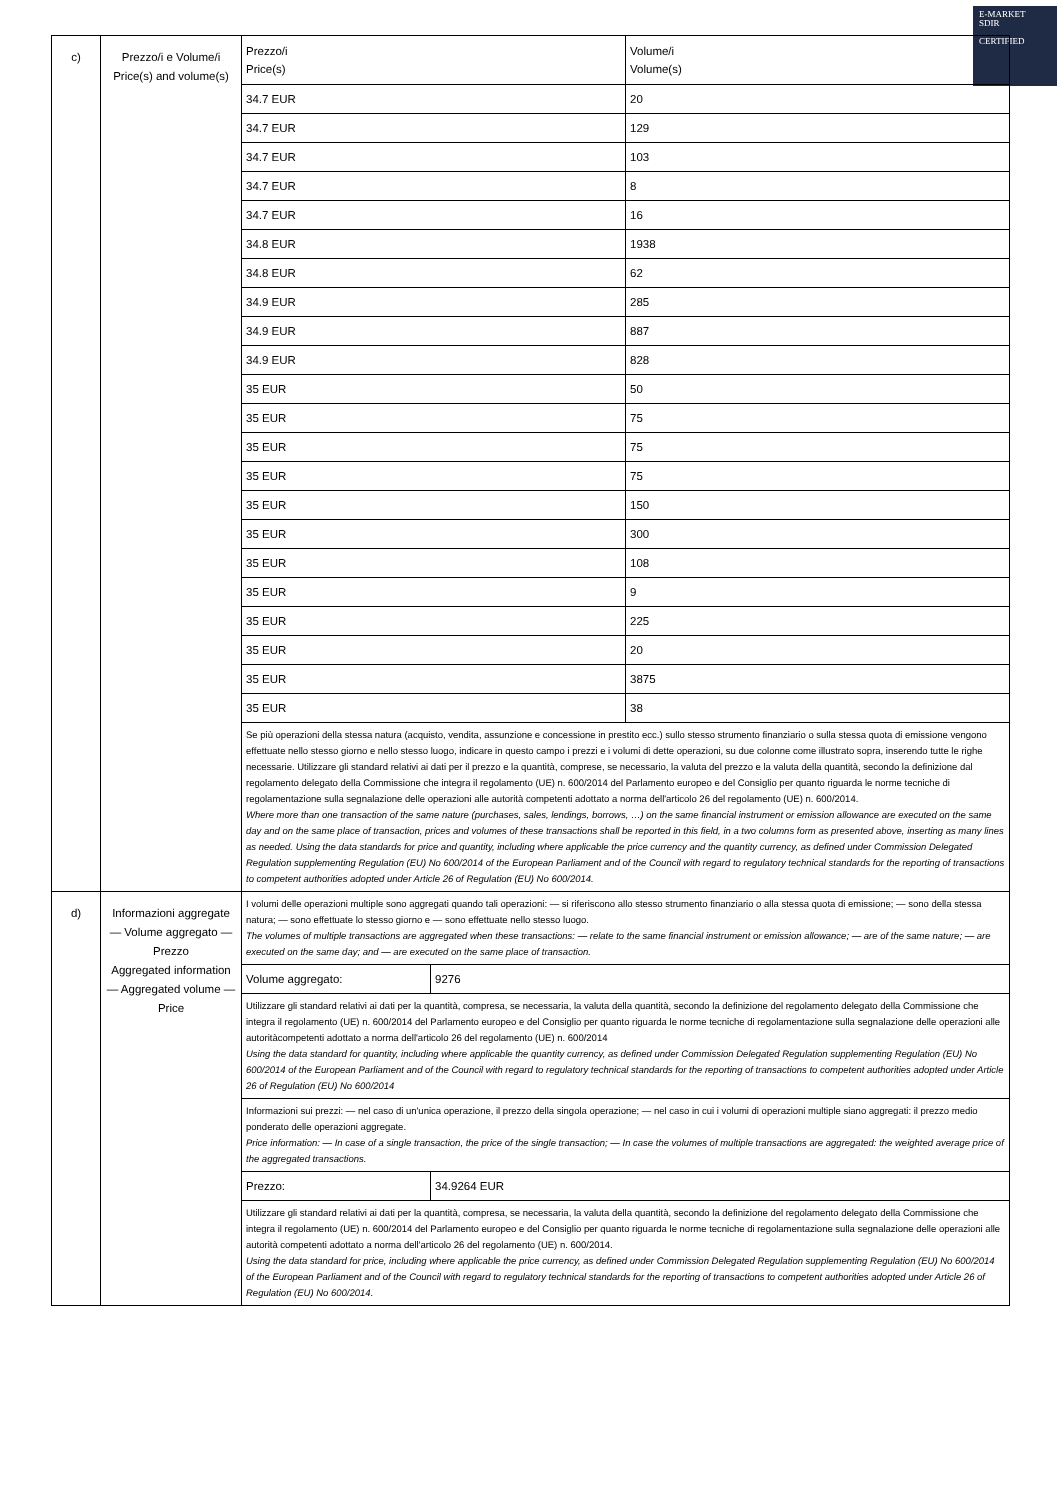E-MARKET
SDIR
CERTIFIED
| c) | Prezzo/i e Volume/i Price(s) and volume(s) | / Prezzo/i Price(s) / Volume/i Volume(s) / / 34.7 EUR / 20 / / 34.7 EUR / 129 / / 34.7 EUR / 103 / / 34.7 EUR / 8 / / 34.7 EUR / 16 / / 34.8 EUR / 1938 / / 34.8 EUR / 62 / / 34.9 EUR / 285 / / 34.9 EUR / 887 / / 34.9 EUR / 828 / / 35 EUR / 50 / / 35 EUR / 75 / / 35 EUR / 75 / / 35 EUR / 75 / / 35 EUR / 150 / / 35 EUR / 300 / / 35 EUR / 108 / / 35 EUR / 9 / / 35 EUR / 225 / / 35 EUR / 20 / / 35 EUR / 3875 / / 35 EUR / 38 / / Se più operazioni della stessa natura (acquisto, vendita, assunzione e concessione in prestito ecc.) sullo stesso strumento finanziario o sulla stessa quota di emissione vengono effettuate nello stesso giorno e nello stesso luogo, indicare in questo campo i prezzi e i volumi di dette operazioni, su due colonne come illustrato sopra, inserendo tutte le righe necessarie. Utilizzare gli standard relativi ai dati per il prezzo e la quantità, comprese, se necessario, la valuta del prezzo e la valuta della quantità, secondo la definizione dal regolamento delegato della Commissione che integra il regolamento (UE) n. 600/2014 del Parlamento europeo e del Consiglio per quanto riguarda le norme tecniche di regolamentazione sulla segnalazione delle operazioni alle autorità competenti adottato a norma dell'articolo 26 del regolamento (UE) n. 600/2014. Where more than one transaction of the same nature (purchases, sales, lendings, borrows, …) on the same financial instrument or emission allowance are executed on the same day and on the same place of transaction, prices and volumes of these transactions shall be reported in this field, in a two columns form as presented above, inserting as many lines as needed. Using the data standards for price and quantity, including where applicable the price currency and the quantity currency, as defined under Commission Delegated Regulation supplementing Regulation (EU) No 600/2014 of the European Parliament and of the Council with regard to regulatory technical standards for the reporting of transactions to competent authorities adopted under Article 26 of Regulation (EU) No 600/2014. / / |
| d) | Informazioni aggregate — Volume aggregato — Prezzo Aggregated information — Aggregated volume — Price | / I volumi delle operazioni multiple sono aggregati quando tali operazioni: — si riferiscono allo stesso strumento finanziario o alla stessa quota di emissione; — sono della stessa natura; — sono effettuate lo stesso giorno e — sono effettuate nello stesso luogo. The volumes of multiple transactions are aggregated when these transactions: — relate to the same financial instrument or emission allowance; — are of the same nature; — are executed on the same day; and — are executed on the same place of transaction. / / / Volume aggregato: / 9276 / / Utilizzare gli standard relativi ai dati per la quantità, compresa, se necessaria, la valuta della quantità, secondo la definizione del regolamento delegato della Commissione che integra il regolamento (UE) n. 600/2014 del Parlamento europeo e del Consiglio per quanto riguarda le norme tecniche di regolamentazione sulla segnalazione delle operazioni alle autoritàcompetenti adottato a norma dell'articolo 26 del regolamento (UE) n. 600/2014 Using the data standard for quantity, including where applicable the quantity currency, as defined under Commission Delegated Regulation supplementing Regulation (EU) No 600/2014 of the European Parliament and of the Council with regard to regulatory technical standards for the reporting of transactions to competent authorities adopted under Article 26 of Regulation (EU) No 600/2014 / / / Informazioni sui prezzi: — nel caso di un'unica operazione, il prezzo della singola operazione; — nel caso in cui i volumi di operazioni multiple siano aggregati: il prezzo medio ponderato delle operazioni aggregate. Price information: — In case of a single transaction, the price of the single transaction; — In case the volumes of multiple transactions are aggregated: the weighted average price of the aggregated transactions. / / / Prezzo: / 34.9264 EUR / / Utilizzare gli standard relativi ai dati per la quantità, compresa, se necessaria, la valuta della quantità, secondo la definizione del regolamento delegato della Commissione che integra il regolamento (UE) n. 600/2014 del Parlamento europeo e del Consiglio per quanto riguarda le norme tecniche di regolamentazione sulla segnalazione delle operazioni alle autorità competenti adottato a norma dell'articolo 26 del regolamento (UE) n. 600/2014. Using the data standard for price, including where applicable the price currency, as defined under Commission Delegated Regulation supplementing Regulation (EU) No 600/2014 of the European Parliament and of the Council with regard to regulatory technical standards for the reporting of transactions to competent authorities adopted under Article 26 of Regulation (EU) No 600/2014. / / |